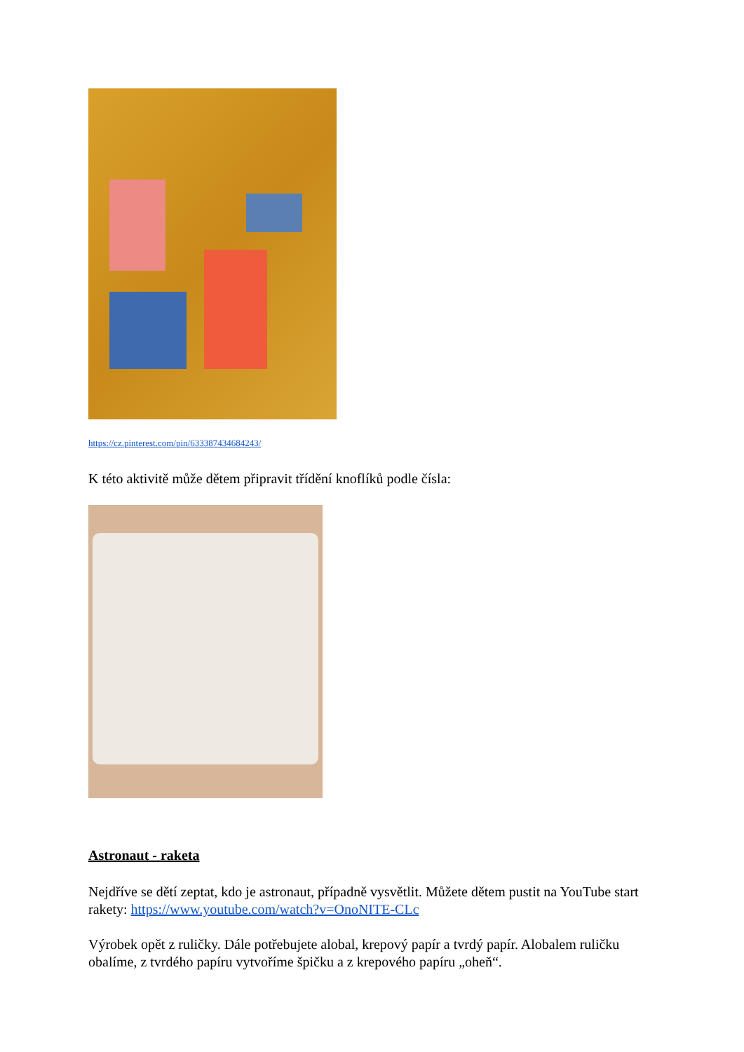https://cz.pinterest.com/pin/633387434684243/
K této aktivitě může dětem připravit třídění knoflíků podle čísla:
Astronaut - raketa
Nejdříve se dětí zeptat, kdo je astronaut, případně vysvětlit. Můžete dětem pustit na YouTube start rakety: https://www.youtube.com/watch?v=OnoNITE-CLc
Výrobek opět z ruličky. Dále potřebujete alobal, krepový papír a tvrdý papír. Alobalem ruličku obalíme, z tvrdého papíru vytvoříme špičku a z krepového papíru „oheň“.